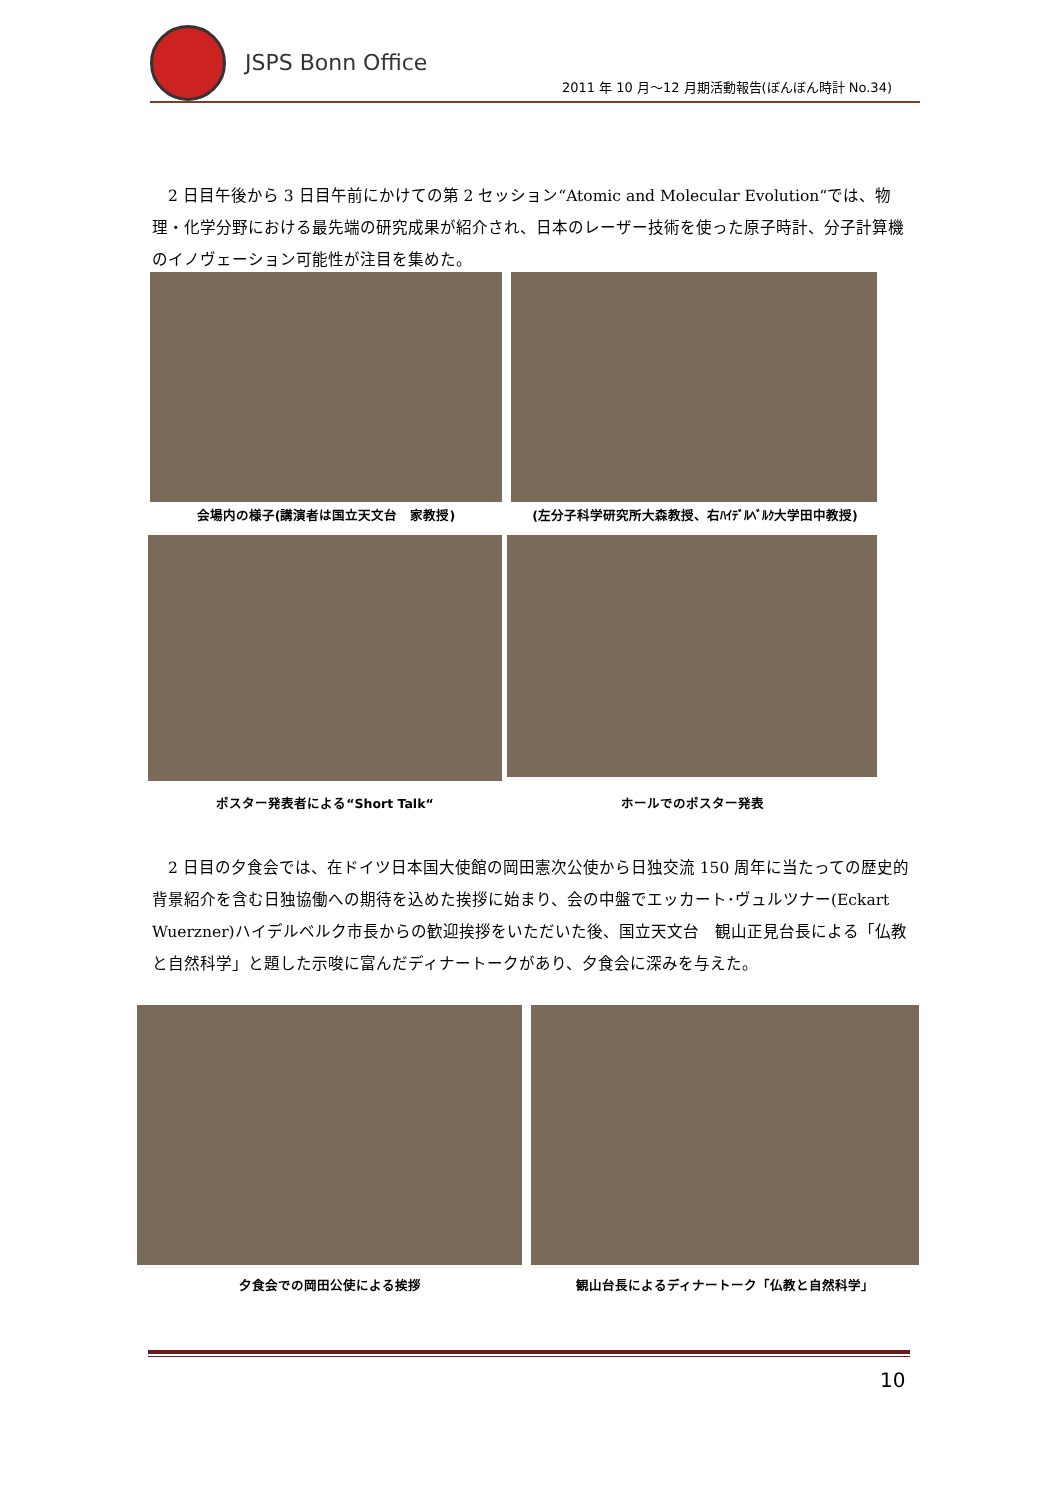JSPS Bonn Office
2011 年 10 月～12 月期活動報告(ぼんぼん時計 No.34)
2 日目午後から 3 日目午前にかけての第 2 セッション“Atomic and Molecular Evolution“では、物理・化学分野における最先端の研究成果が紹介され、日本のレーザー技術を使った原子時計、分子計算機のイノヴェーション可能性が注目を集めた。
会場内の様子(講演者は国立天文台　家教授) (左分子科学研究所大森教授、右ﾊｲﾃﾞﾙﾍﾞﾙｸ大学田中教授)
ポスター発表者による“Short Talk“ ホールでのポスター発表
2 日目の夕食会では、在ドイツ日本国大使館の岡田憲次公使から日独交流 150 周年に当たっての歴史的背景紹介を含む日独協働への期待を込めた挨拶に始まり、会の中盤でエッカート･ヴュルツナー(Eckart Wuerzner)ハイデルベルク市長からの歓迎挨拶をいただいた後、国立天文台　観山正見台長による「仏教と自然科学」と題した示唆に富んだディナートークがあり、夕食会に深みを与えた。
夕食会での岡田公使による挨拶 観山台長によるディナートーク「仏教と自然科学」
10